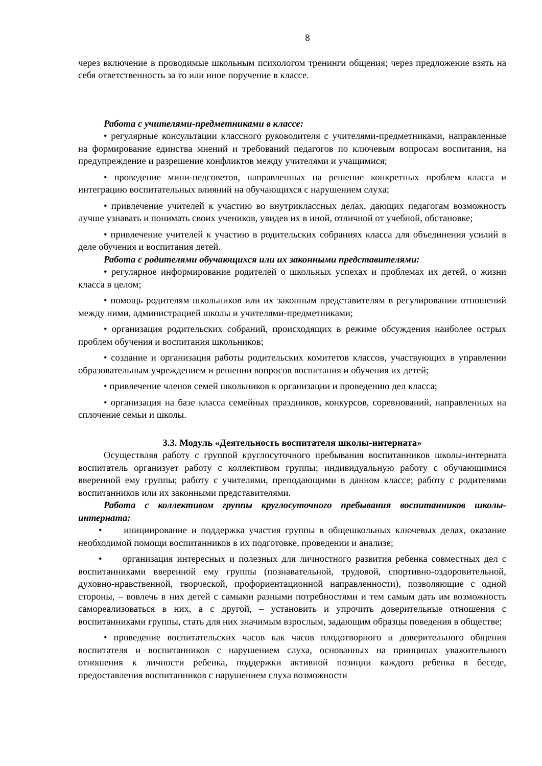8
через включение в проводимые школьным психологом тренинги общения; через предложение взять на себя ответственность за то или иное поручение в классе.
Работа с учителями-предметниками в классе:
• регулярные консультации классного руководителя с учителями-предметниками, направленные на формирование единства мнений и требований педагогов по ключевым вопросам воспитания, на предупреждение и разрешение конфликтов между учителями и учащимися;
• проведение мини-педсоветов, направленных на решение конкретных проблем класса и интеграцию воспитательных влияний на обучающихся с нарушением слуха;
• привлечение учителей к участию во внутриклассных делах, дающих педагогам возможность лучше узнавать и понимать своих учеников, увидев их в иной, отличной от учебной, обстановке;
• привлечение учителей к участию в родительских собраниях класса для объединения усилий в деле обучения и воспитания детей.
Работа с родителями обучающихся или их законными представителями:
• регулярное информирование родителей о школьных успехах и проблемах их детей, о жизни класса в целом;
• помощь родителям школьников или их законным представителям в регулировании отношений между ними, администрацией школы и учителями-предметниками;
• организация родительских собраний, происходящих в режиме обсуждения наиболее острых проблем обучения и воспитания школьников;
• создание и организация работы родительских комитетов классов, участвующих в управлении образовательным учреждением и решении вопросов воспитания и обучения их детей;
• привлечение членов семей школьников к организации и проведению дел класса;
• организация на базе класса семейных праздников, конкурсов, соревнований, направленных на сплочение семьи и школы.
3.3. Модуль «Деятельность воспитателя школы-интерната»
Осуществляя работу с группой круглосуточного пребывания воспитанников школы-интерната воспитатель организует работу с коллективом группы; индивидуальную работу с обучающимися вверенной ему группы; работу с учителями, преподающими в данном классе; работу с родителями воспитанников или их законными представителями.
Работа с коллективом группы круглосуточного пребывания воспитанников школы-интерната:
• инициирование и поддержка участия группы в общешкольных ключевых делах, оказание необходимой помощи воспитанников в их подготовке, проведении и анализе;
• организация интересных и полезных для личностного развития ребенка совместных дел с воспитанниками вверенной ему группы (познавательной, трудовой, спортивно-оздоровительной, духовно-нравственной, творческой, профориентационной направленности), позволяющие с одной стороны, – вовлечь в них детей с самыми разными потребностями и тем самым дать им возможность самореализоваться в них, а с другой, – установить и упрочить доверительные отношения с воспитанниками группы, стать для них значимым взрослым, задающим образцы поведения в обществе;
• проведение воспитательских часов как часов плодотворного и доверительного общения воспитателя и воспитанников с нарушением слуха, основанных на принципах уважительного отношения к личности ребенка, поддержки активной позиции каждого ребенка в беседе, предоставления воспитанников с нарушением слуха возможности